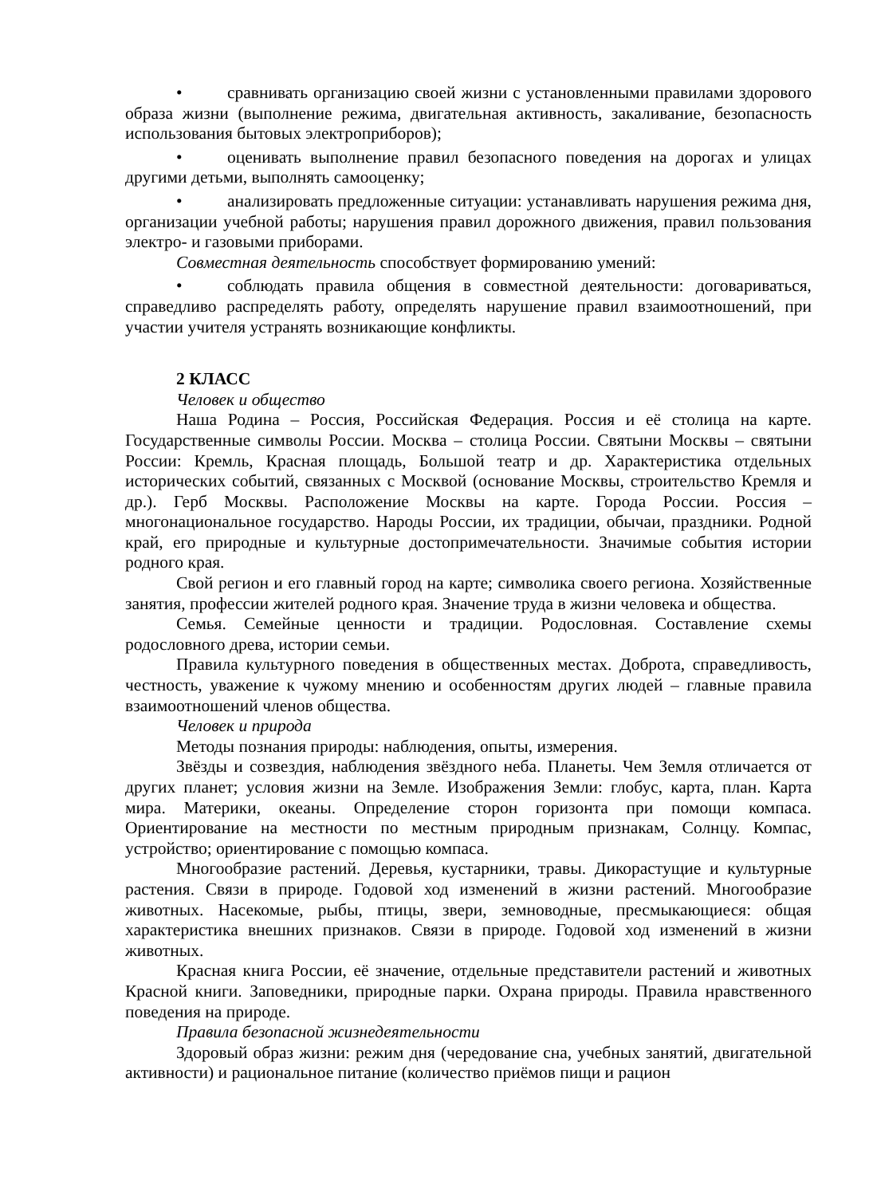• сравнивать организацию своей жизни с установленными правилами здорового образа жизни (выполнение режима, двигательная активность, закаливание, безопасность использования бытовых электроприборов);
• оценивать выполнение правил безопасного поведения на дорогах и улицах другими детьми, выполнять самооценку;
• анализировать предложенные ситуации: устанавливать нарушения режима дня, организации учебной работы; нарушения правил дорожного движения, правил пользования электро- и газовыми приборами.
Совместная деятельность способствует формированию умений:
• соблюдать правила общения в совместной деятельности: договариваться, справедливо распределять работу, определять нарушение правил взаимоотношений, при участии учителя устранять возникающие конфликты.
2 КЛАСС
Человек и общество
Наша Родина – Россия, Российская Федерация. Россия и её столица на карте. Государственные символы России. Москва – столица России. Святыни Москвы – святыни России: Кремль, Красная площадь, Большой театр и др. Характеристика отдельных исторических событий, связанных с Москвой (основание Москвы, строительство Кремля и др.). Герб Москвы. Расположение Москвы на карте. Города России. Россия – многонациональное государство. Народы России, их традиции, обычаи, праздники. Родной край, его природные и культурные достопримечательности. Значимые события истории родного края.
Свой регион и его главный город на карте; символика своего региона. Хозяйственные занятия, профессии жителей родного края. Значение труда в жизни человека и общества.
Семья. Семейные ценности и традиции. Родословная. Составление схемы родословного древа, истории семьи.
Правила культурного поведения в общественных местах. Доброта, справедливость, честность, уважение к чужому мнению и особенностям других людей – главные правила взаимоотношений членов общества.
Человек и природа
Методы познания природы: наблюдения, опыты, измерения.
Звёзды и созвездия, наблюдения звёздного неба. Планеты. Чем Земля отличается от других планет; условия жизни на Земле. Изображения Земли: глобус, карта, план. Карта мира. Материки, океаны. Определение сторон горизонта при помощи компаса. Ориентирование на местности по местным природным признакам, Солнцу. Компас, устройство; ориентирование с помощью компаса.
Многообразие растений. Деревья, кустарники, травы. Дикорастущие и культурные растения. Связи в природе. Годовой ход изменений в жизни растений. Многообразие животных. Насекомые, рыбы, птицы, звери, земноводные, пресмыкающиеся: общая характеристика внешних признаков. Связи в природе. Годовой ход изменений в жизни животных.
Красная книга России, её значение, отдельные представители растений и животных Красной книги. Заповедники, природные парки. Охрана природы. Правила нравственного поведения на природе.
Правила безопасной жизнедеятельности
Здоровый образ жизни: режим дня (чередование сна, учебных занятий, двигательной активности) и рациональное питание (количество приёмов пищи и рацион